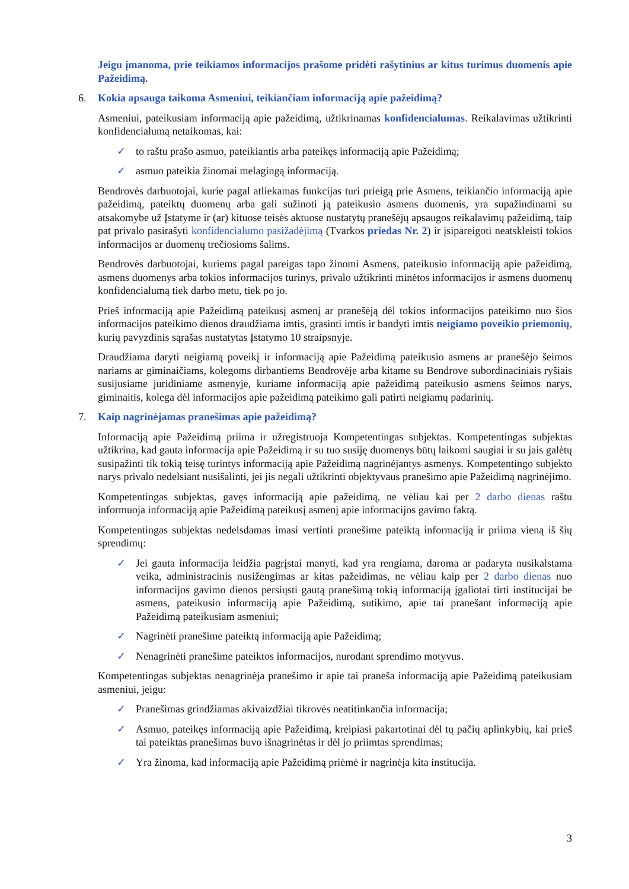Jeigu įmanoma, prie teikiamos informacijos prašome pridėti rašytinius ar kitus turimus duomenis apie Pažeidimą.
6. Kokia apsauga taikoma Asmeniui, teikiančiam informaciją apie pažeidimą?
Asmeniui, pateikusiam informaciją apie pažeidimą, užtikrinamas konfidencialumas. Reikalavimas užtikrinti konfidencialumą netaikomas, kai:
✓ to raštu prašo asmuo, pateikiantis arba pateikęs informaciją apie Pažeidimą;
✓ asmuo pateikia žinomai melagingą informaciją.
Bendrovės darbuotojai, kurie pagal atliekamas funkcijas turi prieigą prie Asmens, teikiančio informaciją apie pažeidimą, pateiktų duomenų arba gali sužinoti ją pateikusio asmens duomenis, yra supažindinami su atsakomybe už Įstatyme ir (ar) kituose teisės aktuose nustatytų pranešėjų apsaugos reikalavimų pažeidimą, taip pat privalo pasirašyti konfidencialumo pasižadėjimą (Tvarkos priedas Nr. 2) ir įsipareigoti neatskleisti tokios informacijos ar duomenų trečiosioms šalims.
Bendrovės darbuotojai, kuriems pagal pareigas tapo žinomi Asmens, pateikusio informaciją apie pažeidimą, asmens duomenys arba tokios informacijos turinys, privalo užtikrinti minėtos informacijos ir asmens duomenų konfidencialumą tiek darbo metu, tiek po jo.
Prieš informaciją apie Pažeidimą pateikusį asmenį ar pranešėją dėl tokios informacijos pateikimo nuo šios informacijos pateikimo dienos draudžiama imtis, grasinti imtis ir bandyti imtis neigiamo poveikio priemonių, kurių pavyzdinis sąrašas nustatytas Įstatymo 10 straipsnyje.
Draudžiama daryti neigiamą poveikį ir informaciją apie Pažeidimą pateikusio asmens ar pranešėjo šeimos nariams ar giminaičiams, kolegoms dirbantiems Bendrovėje arba kitame su Bendrove subordinaciniais ryšiais susijusiame juridiniame asmenyje, kuriame informaciją apie pažeidimą pateikusio asmens šeimos narys, giminaitis, kolega dėl informacijos apie pažeidimą pateikimo gali patirti neigiamų padarinių.
7. Kaip nagrinėjamas pranešimas apie pažeidimą?
Informaciją apie Pažeidimą priima ir užregistruoja Kompetentingas subjektas. Kompetentingas subjektas užtikrina, kad gauta informacija apie Pažeidimą ir su tuo susiję duomenys būtų laikomi saugiai ir su jais galėtų susipažinti tik tokią teisę turintys informaciją apie Pažeidimą nagrinėjantys asmenys. Kompetentingo subjekto narys privalo nedelsiant nusišalinti, jei jis negali užtikrinti objektyvaus pranešimo apie Pažeidimą nagrinėjimo.
Kompetentingas subjektas, gavęs informaciją apie pažeidimą, ne vėliau kai per 2 darbo dienas raštu informuoja informaciją apie Pažeidimą pateikusį asmenį apie informacijos gavimo faktą.
Kompetentingas subjektas nedelsdamas imasi vertinti pranešime pateiktą informaciją ir priima vieną iš šių sprendimų:
✓ Jei gauta informacija leidžia pagrįstai manyti, kad yra rengiama, daroma ar padaryta nusikalstama veika, administracinis nusižengimas ar kitas pažeidimas, ne vėliau kaip per 2 darbo dienas nuo informacijos gavimo dienos persiųsti gautą pranešimą tokią informaciją įgaliotai tirti institucijai be asmens, pateikusio informaciją apie Pažeidimą, sutikimo, apie tai pranešant informaciją apie Pažeidimą pateikusiam asmeniui;
✓ Nagrinėti pranešime pateiktą informaciją apie Pažeidimą;
✓ Nenagrinėti pranešime pateiktos informacijos, nurodant sprendimo motyvus.
Kompetentingas subjektas nenagrinėja pranešimo ir apie tai praneša informaciją apie Pažeidimą pateikusiam asmeniui, jeigu:
✓ Pranešimas grindžiamas akivaizdžiai tikrovės neatitinkančia informacija;
✓ Asmuo, pateikęs informaciją apie Pažeidimą, kreipiasi pakartotinai dėl tų pačių aplinkybių, kai prieš tai pateiktas pranešimas buvo išnagrinėtas ir dėl jo priimtas sprendimas;
✓ Yra žinoma, kad informaciją apie Pažeidimą priėmė ir nagrinėja kita institucija.
3